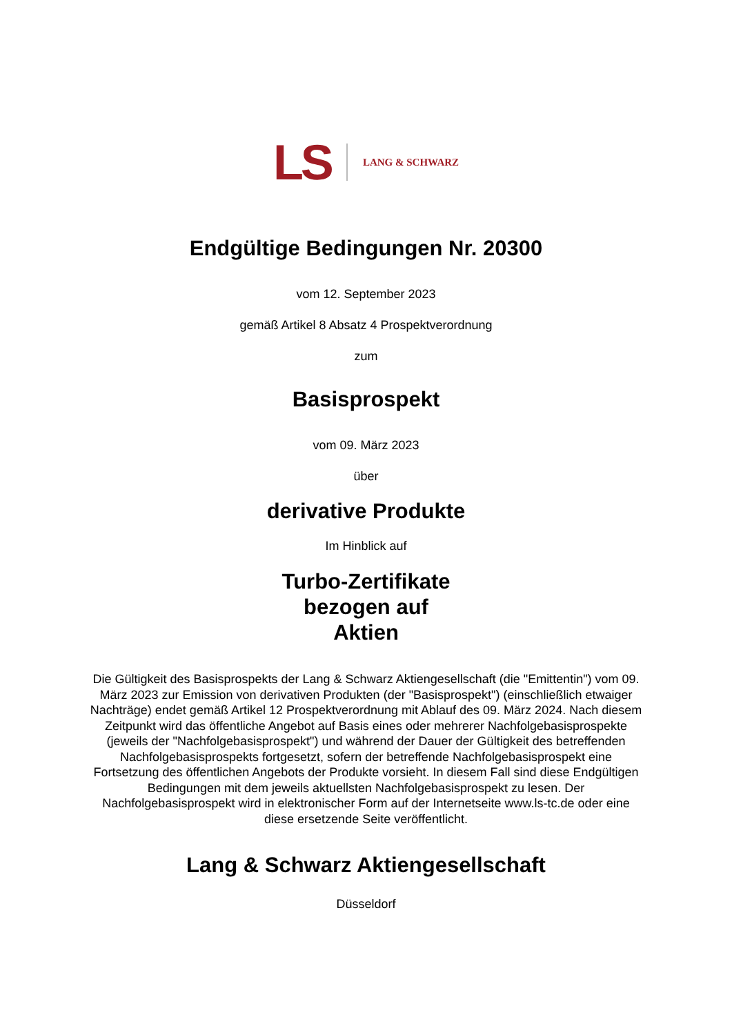LS LANG & SCHWARZ
Endgültige Bedingungen Nr. 20300
vom 12. September 2023
gemäß Artikel 8 Absatz 4 Prospektverordnung
zum
Basisprospekt
vom 09. März 2023
über
derivative Produkte
Im Hinblick auf
Turbo-Zertifikate
bezogen auf
Aktien
Die Gültigkeit des Basisprospekts der Lang & Schwarz Aktiengesellschaft (die "Emittentin") vom 09. März 2023 zur Emission von derivativen Produkten (der "Basisprospekt") (einschließlich etwaiger Nachträge) endet gemäß Artikel 12 Prospektverordnung mit Ablauf des 09. März 2024. Nach diesem Zeitpunkt wird das öffentliche Angebot auf Basis eines oder mehrerer Nachfolgebasisprospekte (jeweils der "Nachfolgebasisprospekt") und während der Dauer der Gültigkeit des betreffenden Nachfolgebasisprospekts fortgesetzt, sofern der betreffende Nachfolgebasisprospekt eine Fortsetzung des öffentlichen Angebots der Produkte vorsieht. In diesem Fall sind diese Endgültigen Bedingungen mit dem jeweils aktuellsten Nachfolgebasisprospekt zu lesen. Der Nachfolgebasisprospekt wird in elektronischer Form auf der Internetseite www.ls-tc.de oder eine diese ersetzende Seite veröffentlicht.
Lang & Schwarz Aktiengesellschaft
Düsseldorf